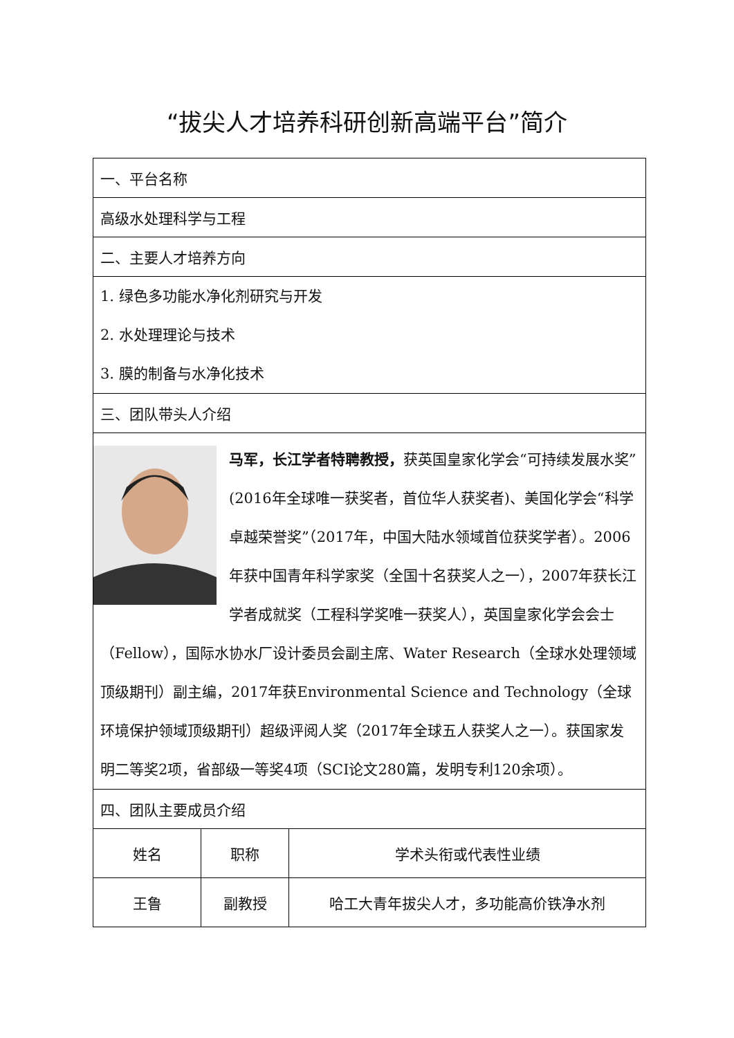“拔尖人才培养科研创新高端平台”简介
| 一、平台名称 | | |
| 高级水处理科学与工程 | | |
| 二、主要人才培养方向 | | |
| 1. 绿色多功能水净化剂研究与开发 2. 水处理理论与技术 3. 膜的制备与水净化技术 | | |
| 三、团队带头人介绍 | | |
| 马军，长江学者特聘教授， 获英国皇家化学会“可持续发展水奖”(2016年全球唯一获奖者，首位华人获奖者)、美国化学会“科学卓越荣誉奖”（2017年，中国大陆水领域首位获奖学者）。2006年获中国青年科学家奖（全国十名获奖人之一），2007年获长江学者成就奖（工程科学奖唯一获奖人），英国皇家化学会会士（Fellow），国际水协水厂设计委员会副主席、Water Research（全球水处理领域顶级期刊）副主编，2017年获Environmental Science and Technology（全球环境保护领域顶级期刊）超级评阅人奖（2017年全球五人获奖人之一）。获国家发明二等奖2项，省部级一等奖4项（SCI论文280篇，发明专利120余项）。 | | |
| 四、团队主要成员介绍 | | |
| 姓名 | 职称 | 学术头衔或代表性业绩 |
| 王鲁 | 副教授 | 哈工大青年拔尖人才，多功能高价铁净水剂 |